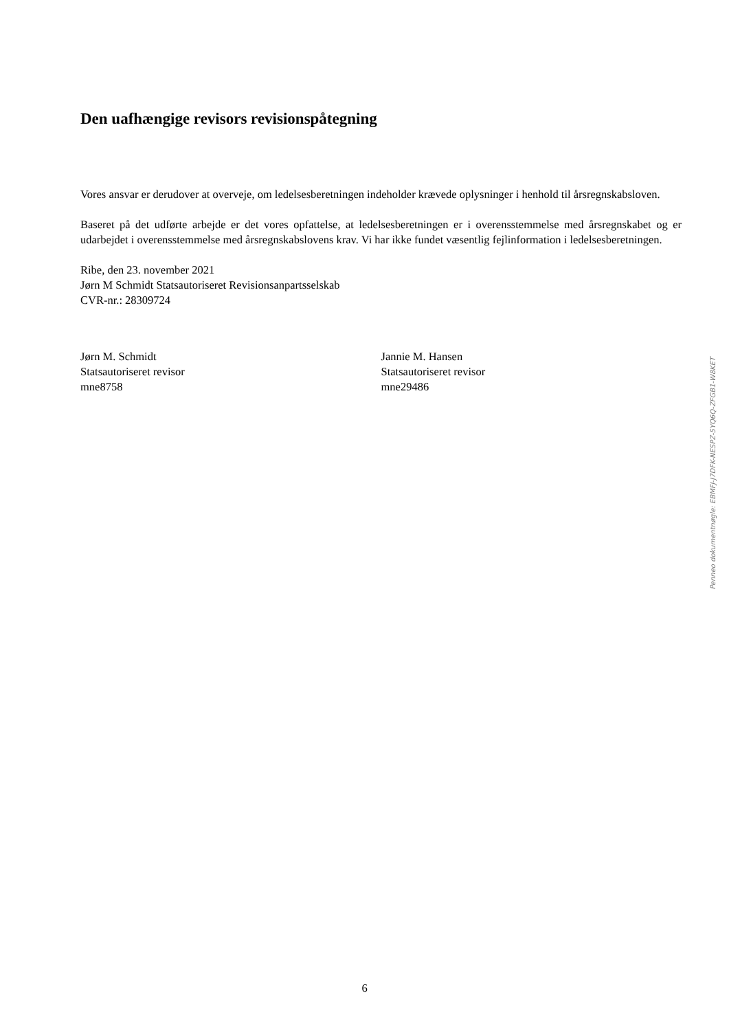Den uafhængige revisors revisionspåtegning
Vores ansvar er derudover at overveje, om ledelsesberetningen indeholder krævede oplysninger i henhold til årsregnskabsloven.
Baseret på det udførte arbejde er det vores opfattelse, at ledelsesberetningen er i overensstemmelse med årsregnskabet og er udarbejdet i overensstemmelse med årsregnskabslovens krav. Vi har ikke fundet væsentlig fejlinformation i ledelsesberetningen.
Ribe, den 23. november 2021
Jørn M Schmidt Statsautoriseret Revisionsanpartsselskab
CVR-nr.: 28309724
Jørn M. Schmidt
Statsautoriseret revisor
mne8758
Jannie M. Hansen
Statsautoriseret revisor
mne29486
Penneo dokumentnøgle: EBMFJ-J7DFK-NESPZ-5YQ6Q-ZFGB1-W8KET
6